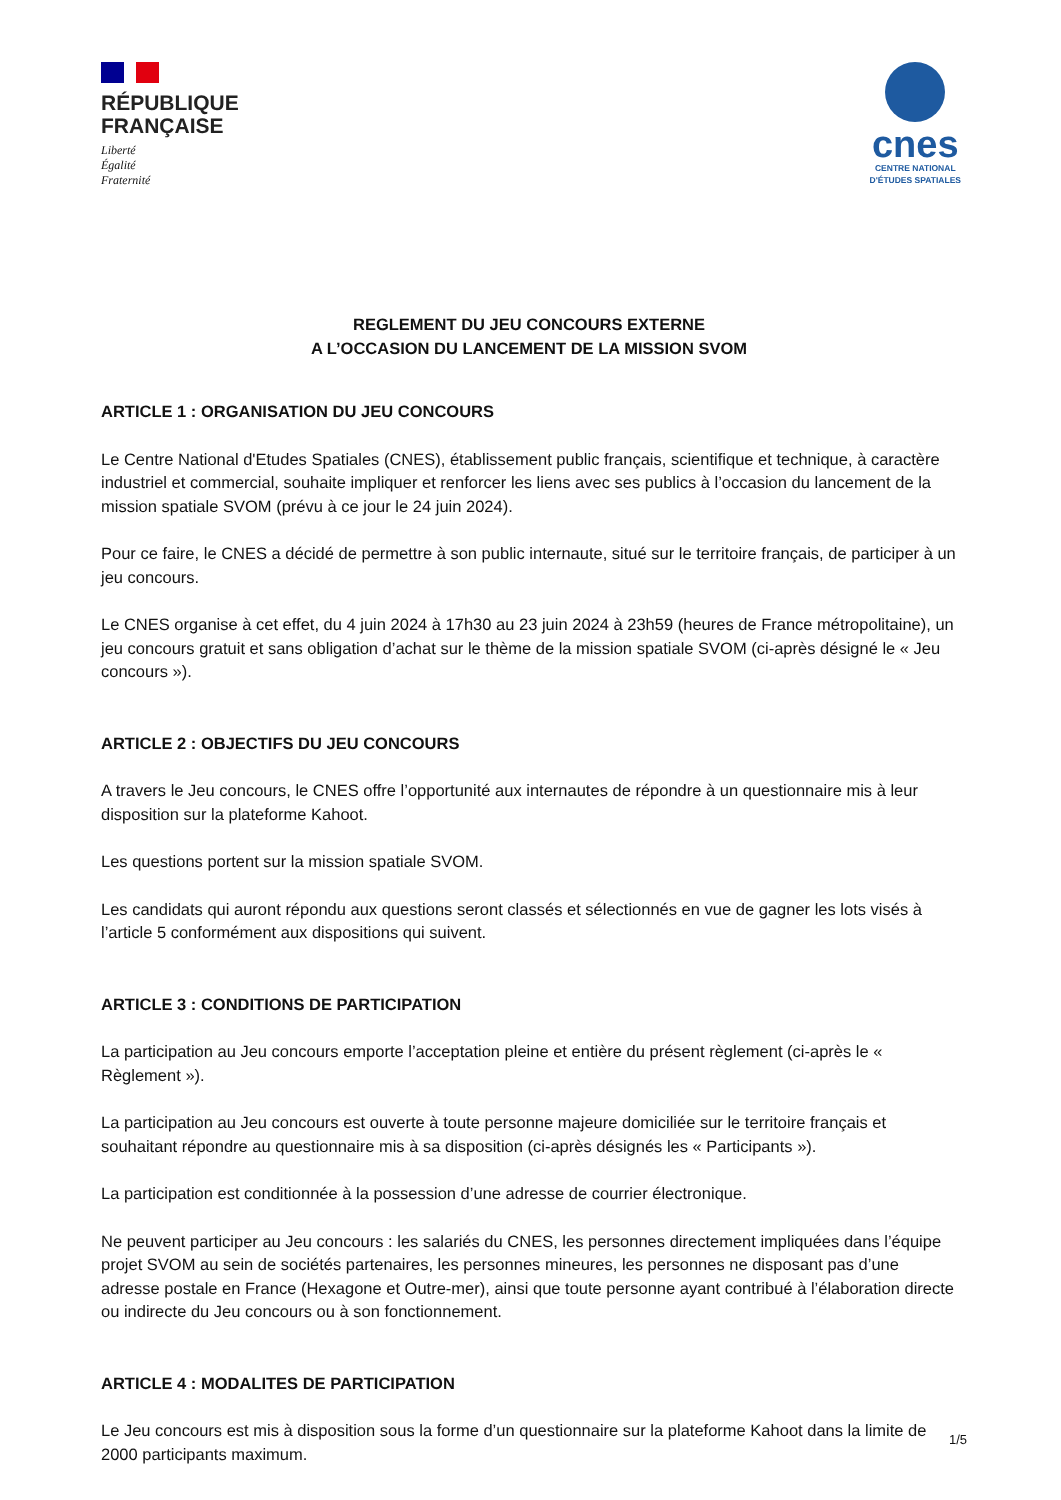RÉPUBLIQUE
FRANÇAISE
Liberté
Égalité
Fraternité
cnes
CENTRE NATIONAL
D'ÉTUDES SPATIALES
REGLEMENT DU JEU CONCOURS EXTERNE
A L’OCCASION DU LANCEMENT DE LA MISSION SVOM
ARTICLE 1 : ORGANISATION DU JEU CONCOURS
Le Centre National d'Etudes Spatiales (CNES), établissement public français, scientifique et technique, à caractère industriel et commercial, souhaite impliquer et renforcer les liens avec ses publics à l’occasion du lancement de la mission spatiale SVOM (prévu à ce jour le 24 juin 2024).
Pour ce faire, le CNES a décidé de permettre à son public internaute, situé sur le territoire français, de participer à un jeu concours.
Le CNES organise à cet effet, du 4 juin 2024 à 17h30 au 23 juin 2024 à 23h59 (heures de France métropolitaine), un jeu concours gratuit et sans obligation d’achat sur le thème de la mission spatiale SVOM (ci-après désigné le « Jeu concours »).
ARTICLE 2 : OBJECTIFS DU JEU CONCOURS
A travers le Jeu concours, le CNES offre l’opportunité aux internautes de répondre à un questionnaire mis à leur disposition sur la plateforme Kahoot.
Les questions portent sur la mission spatiale SVOM.
Les candidats qui auront répondu aux questions seront classés et sélectionnés en vue de gagner les lots visés à l’article 5 conformément aux dispositions qui suivent.
ARTICLE 3 : CONDITIONS DE PARTICIPATION
La participation au Jeu concours emporte l’acceptation pleine et entière du présent règlement (ci-après le « Règlement »).
La participation au Jeu concours est ouverte à toute personne majeure domiciliée sur le territoire français et souhaitant répondre au questionnaire mis à sa disposition (ci-après désignés les « Participants »).
La participation est conditionnée à la possession d’une adresse de courrier électronique.
Ne peuvent participer au Jeu concours : les salariés du CNES, les personnes directement impliquées dans l’équipe projet SVOM au sein de sociétés partenaires, les personnes mineures, les personnes ne disposant pas d’une adresse postale en France (Hexagone et Outre-mer), ainsi que toute personne ayant contribué à l’élaboration directe ou indirecte du Jeu concours ou à son fonctionnement.
ARTICLE 4 : MODALITES DE PARTICIPATION
Le Jeu concours est mis à disposition sous la forme d’un questionnaire sur la plateforme Kahoot dans la limite de 2000 participants maximum.
1/5